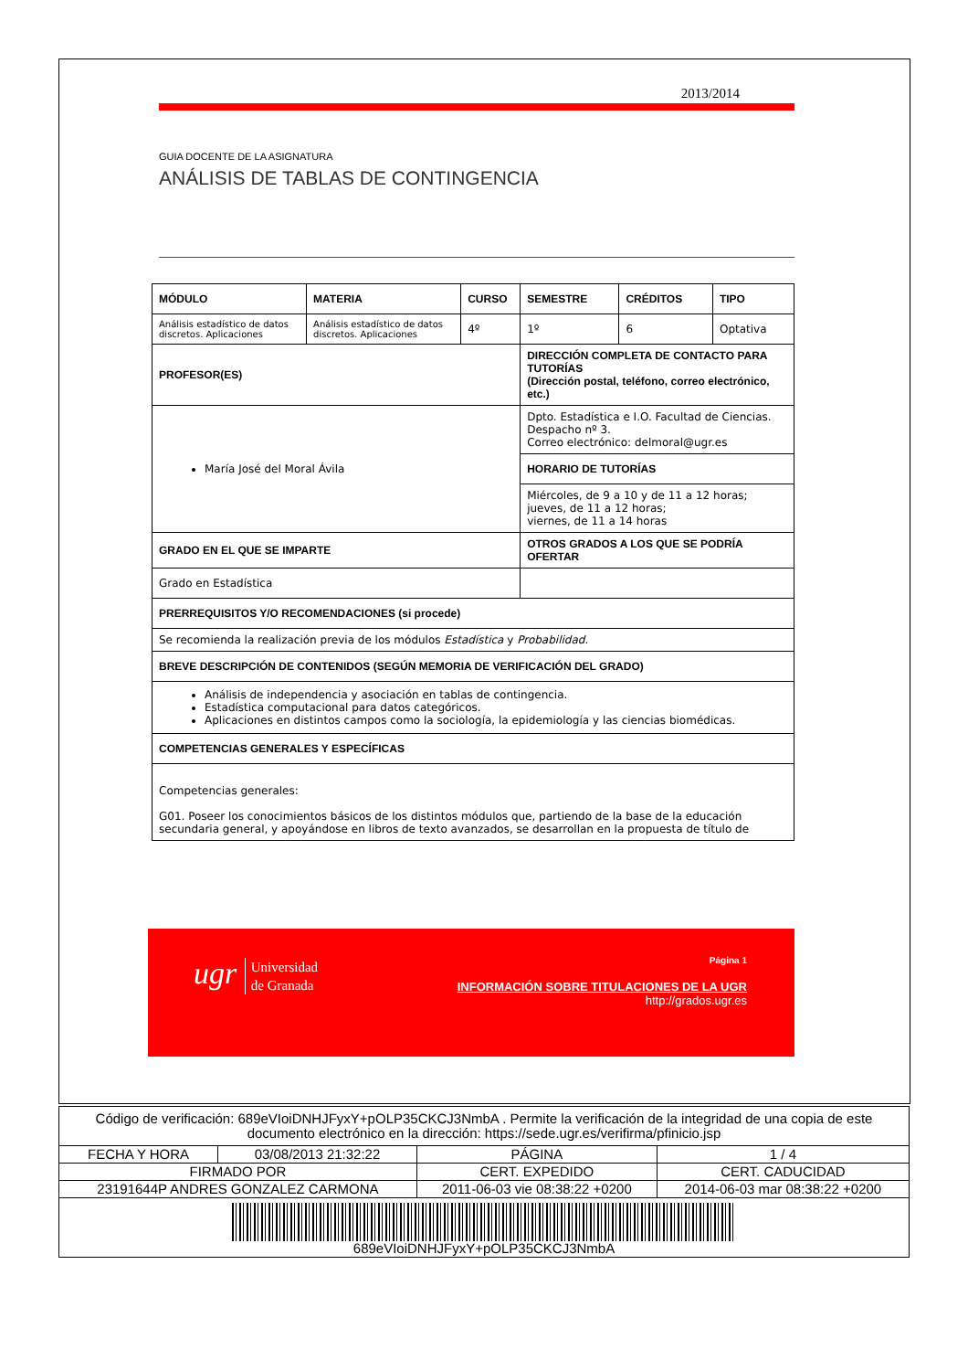2013/2014
GUIA DOCENTE DE LA ASIGNATURA
ANÁLISIS DE TABLAS DE CONTINGENCIA
| MÓDULO | MATERIA | CURSO | SEMESTRE | CRÉDITOS | TIPO |
| --- | --- | --- | --- | --- | --- |
| Análisis estadístico de datos discretos. Aplicaciones | Análisis estadístico de datos discretos. Aplicaciones | 4º | 1º | 6 | Optativa |
| PROFESOR(ES) | | | DIRECCIÓN COMPLETA DE CONTACTO PARA TUTORÍAS (Dirección postal, teléfono, correo electrónico, etc.) | | |
| María José del Moral Ávila | | | Dpto. Estadística e I.O. Facultad de Ciencias. Despacho nº 3. Correo electrónico: delmoral@ugr.es | | |
| | | | HORARIO DE TUTORÍAS | | |
| | | | Miércoles, de 9 a 10 y de 11 a 12 horas; jueves, de 11 a 12 horas; viernes, de 11 a 14 horas | | |
| GRADO EN EL QUE SE IMPARTE | | | OTROS GRADOS A LOS QUE SE PODRÍA OFERTAR | | |
| Grado en Estadística | | | | | |
| PRERREQUISITOS Y/O RECOMENDACIONES (si procede) | | | | | |
| Se recomienda la realización previa de los módulos Estadística y Probabilidad . | | | | | |
| BREVE DESCRIPCIÓN DE CONTENIDOS (SEGÚN MEMORIA DE VERIFICACIÓN DEL GRADO) | | | | | |
| Análisis de independencia y asociación en tablas de contingencia. Estadística computacional para datos categóricos. Aplicaciones en distintos campos como la sociología, la epidemiología y las ciencias biomédicas. | | | | | |
| COMPETENCIAS GENERALES Y ESPECÍFICAS | | | | | |
| Competencias generales: G01. Poseer los conocimientos básicos de los distintos módulos que, partiendo de la base de la educación secundaria general, y apoyándose en libros de texto avanzados, se desarrollan en la propuesta de título de | | | | | |
ugr Universidad
de Granada
Página 1
INFORMACIÓN SOBRE TITULACIONES DE LA UGR
http://grados.ugr.es
| Código de verificación: 689eVIoiDNHJFyxY+pOLP35CKCJ3NmbA . Permite la verificación de la integridad de una copia de este documento electrónico en la dirección: https://sede.ugr.es/verifirma/pfinicio.jsp | | | |
| FECHA Y HORA | 03/08/2013 21:32:22 | PÁGINA | 1 / 4 |
| FIRMADO POR | | CERT. EXPEDIDO | CERT. CADUCIDAD |
| 23191644P ANDRES GONZALEZ CARMONA | | 2011-06-03 vie 08:38:22 +0200 | 2014-06-03 mar 08:38:22 +0200 |
| 689eVIoiDNHJFyxY+pOLP35CKCJ3NmbA | | | |